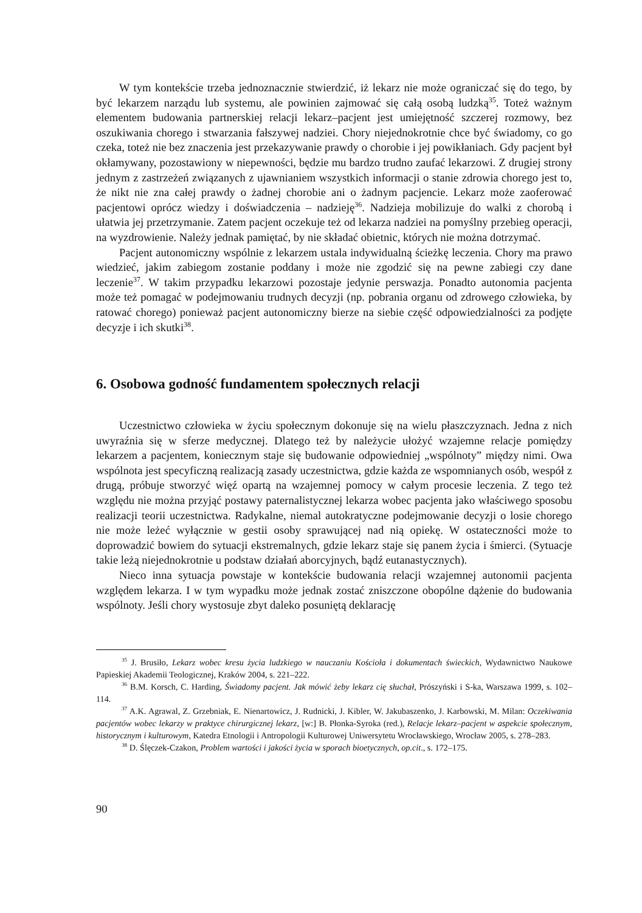W tym kontekście trzeba jednoznacznie stwierdzić, iż lekarz nie może ograniczać się do tego, by być lekarzem narządu lub systemu, ale powinien zajmować się całą osobą ludzką<sup>35</sup>. Toteż ważnym elementem budowania partnerskiej relacji lekarz–pacjent jest umiejętność szczerej rozmowy, bez oszukiwania chorego i stwarzania fałszywej nadziei. Chory niejednokrotnie chce być świadomy, co go czeka, toteż nie bez znaczenia jest przekazywanie prawdy o chorobie i jej powikłaniach. Gdy pacjent był okłamywany, pozostawiony w niepewności, będzie mu bardzo trudno zaufać lekarzowi. Z drugiej strony jednym z zastrzeżeń związanych z ujawnianiem wszystkich informacji o stanie zdrowia chorego jest to, że nikt nie zna całej prawdy o żadnej chorobie ani o żadnym pacjencie. Lekarz może zaoferować pacjentowi oprócz wiedzy i doświadczenia – nadzieję<sup>36</sup>. Nadzieja mobilizuje do walki z chorobą i ułatwia jej przetrzymanie. Zatem pacjent oczekuje też od lekarza nadziei na pomyślny przebieg operacji, na wyzdrowienie. Należy jednak pamiętać, by nie składać obietnic, których nie można dotrzymać.
Pacjent autonomiczny wspólnie z lekarzem ustala indywidualną ścieżkę leczenia. Chory ma prawo wiedzieć, jakim zabiegom zostanie poddany i może nie zgodzić się na pewne zabiegi czy dane leczenie<sup>37</sup>. W takim przypadku lekarzowi pozostaje jedynie perswazja. Ponadto autonomia pacjenta może też pomagać w podejmowaniu trudnych decyzji (np. pobrania organu od zdrowego człowieka, by ratować chorego) ponieważ pacjent autonomiczny bierze na siebie część odpowiedzialności za podjęte decyzje i ich skutki<sup>38</sup>.
6. Osobowa godność fundamentem społecznych relacji
Uczestnictwo człowieka w życiu społecznym dokonuje się na wielu płaszczyznach. Jedna z nich uwyraźnia się w sferze medycznej. Dlatego też by należycie ułożyć wzajemne relacje pomiędzy lekarzem a pacjentem, koniecznym staje się budowanie odpowiedniej „wspólnoty” między nimi. Owa wspólnota jest specyficzną realizacją zasady uczestnictwa, gdzie każda ze wspomnianych osób, wespół z drugą, próbuje stworzyć więź opartą na wzajemnej pomocy w całym procesie leczenia. Z tego też względu nie można przyjąć postawy paternalistycznej lekarza wobec pacjenta jako właściwego sposobu realizacji teorii uczestnictwa. Radykalne, niemal autokratyczne podejmowanie decyzji o losie chorego nie może leżeć wyłącznie w gestii osoby sprawującej nad nią opiekę. W ostateczności może to doprowadzić bowiem do sytuacji ekstremalnych, gdzie lekarz staje się panem życia i śmierci. (Sytuacje takie leżą niejednokrotnie u podstaw działań aborcyjnych, bądź eutanastycznych).
Nieco inna sytuacja powstaje w kontekście budowania relacji wzajemnej autonomii pacjenta względem lekarza. I w tym wypadku może jednak zostać zniszczone obopólne dążenie do budowania wspólnoty. Jeśli chory wystosuje zbyt daleko posuniętą deklarację
<sup>35</sup> J. Brusiło, Lekarz wobec kresu życia ludzkiego w nauczaniu Kościoła i dokumentach świeckich, Wydawnictwo Naukowe Papieskiej Akademii Teologicznej, Kraków 2004, s. 221–222.
<sup>36</sup> B.M. Korsch, C. Harding, Świadomy pacjent. Jak mówić żeby lekarz cię słuchał, Prószyński i S-ka, Warszawa 1999, s. 102–114.
<sup>37</sup> A.K. Agrawal, Z. Grzebniak, E. Nienartowicz, J. Rudnicki, J. Kibler, W. Jakubaszenko, J. Karbowski, M. Milan: Oczekiwania pacjentów wobec lekarzy w praktyce chirurgicznej lekarz, [w:] B. Płonka-Syroka (red.), Relacje lekarz–pacjent w aspekcie społecznym, historycznym i kulturowym, Katedra Etnologii i Antropologii Kulturowej Uniwersytetu Wrocławskiego, Wrocław 2005, s. 278–283.
<sup>38</sup> D. Ślęczek-Czakon, Problem wartości i jakości życia w sporach bioetycznych, op.cit., s. 172–175.
90